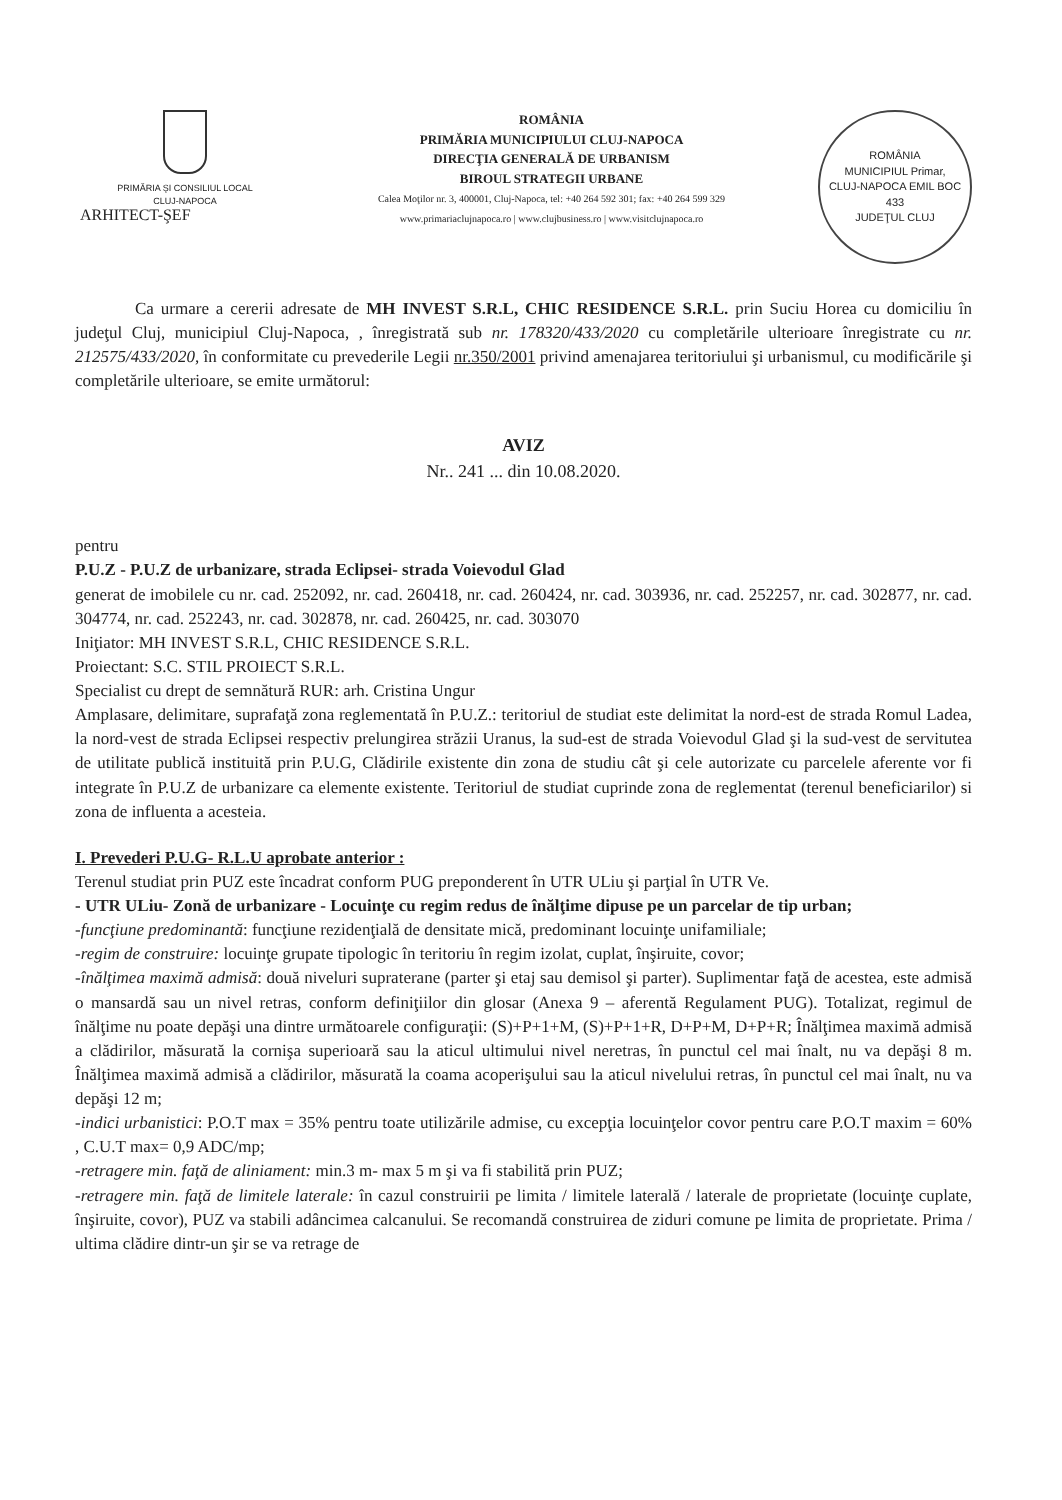PRIMĂRIA ŞI CONSILIUL LOCAL
CLUJ-NAPOCA
ROMÂNIA
PRIMĂRIA MUNICIPIULUI CLUJ-NAPOCA
DIRECŢIA GENERALĂ DE URBANISM
BIROUL STRATEGII URBANE
Calea Moţilor nr. 3, 400001, Cluj-Napoca, tel: +40 264 592 301; fax: +40 264 599 329
www.primariaclujnapoca.ro | www.clujbusiness.ro | www.visitclujnapoca.ro
ROMÂNIA
MUNICIPIUL Primar,
CLUJ-NAPOCA EMIL BOC
433
JUDEŢUL CLUJ
ARHITECT-ŞEF
Ca urmare a cererii adresate de MH INVEST S.R.L, CHIC RESIDENCE S.R.L. prin Suciu Horea cu domiciliu în judeţul Cluj, municipiul Cluj-Napoca, , înregistrată sub nr. 178320/433/2020 cu completările ulterioare înregistrate cu nr. 212575/433/2020, în conformitate cu prevederile Legii nr.350/2001 privind amenajarea teritoriului şi urbanismul, cu modificările şi completările ulterioare, se emite următorul:
AVIZ
Nr.. 241 ... din 10.08.2020.
pentru
P.U.Z - P.U.Z de urbanizare, strada Eclipsei- strada Voievodul Glad
generat de imobilele cu nr. cad. 252092, nr. cad. 260418, nr. cad. 260424, nr. cad. 303936, nr. cad. 252257, nr. cad. 302877, nr. cad. 304774, nr. cad. 252243, nr. cad. 302878, nr. cad. 260425, nr. cad. 303070
Iniţiator: MH INVEST S.R.L, CHIC RESIDENCE S.R.L.
Proiectant: S.C. STIL PROIECT S.R.L.
Specialist cu drept de semnătură RUR: arh. Cristina Ungur
Amplasare, delimitare, suprafaţă zona reglementată în P.U.Z.: teritoriul de studiat este delimitat la nord-est de strada Romul Ladea, la nord-vest de strada Eclipsei respectiv prelungirea străzii Uranus, la sud-est de strada Voievodul Glad şi la sud-vest de servitutea de utilitate publică instituită prin P.U.G, Clădirile existente din zona de studiu cât şi cele autorizate cu parcelele aferente vor fi integrate în P.U.Z de urbanizare ca elemente existente. Teritoriul de studiat cuprinde zona de reglementat (terenul beneficiarilor) si zona de influenta a acesteia.
I. Prevederi P.U.G- R.L.U aprobate anterior :
Terenul studiat prin PUZ este încadrat conform PUG preponderent în UTR ULiu şi parţial în UTR Ve.
- UTR ULiu- Zonă de urbanizare - Locuinţe cu regim redus de înălţime dipuse pe un parcelar de tip urban;
-funcţiune predominantă: funcţiune rezidenţială de densitate mică, predominant locuinţe unifamiliale;
-regim de construire: locuinţe grupate tipologic în teritoriu în regim izolat, cuplat, înşiruite, covor;
-înălţimea maximă admisă: două niveluri supraterane (parter şi etaj sau demisol şi parter). Suplimentar faţă de acestea, este admisă o mansardă sau un nivel retras, conform definiţiilor din glosar (Anexa 9 – aferentă Regulament PUG). Totalizat, regimul de înălţime nu poate depăşi una dintre următoarele configuraţii: (S)+P+1+M, (S)+P+1+R, D+P+M, D+P+R; Înălţimea maximă admisă a clădirilor, măsurată la cornişa superioară sau la aticul ultimului nivel neretras, în punctul cel mai înalt, nu va depăşi 8 m. Înălţimea maximă admisă a clădirilor, măsurată la coama acoperişului sau la aticul nivelului retras, în punctul cel mai înalt, nu va depăşi 12 m;
-indici urbanistici: P.O.T max = 35% pentru toate utilizările admise, cu excepţia locuinţelor covor pentru care P.O.T maxim = 60% , C.U.T max= 0,9 ADC/mp;
-retragere min. faţă de aliniament: min.3 m- max 5 m şi va fi stabilită prin PUZ;
-retragere min. faţă de limitele laterale: în cazul construirii pe limita / limitele laterală / laterale de proprietate (locuinţe cuplate, înşiruite, covor), PUZ va stabili adâncimea calcanului. Se recomandă construirea de ziduri comune pe limita de proprietate. Prima / ultima clădire dintr-un şir se va retrage de